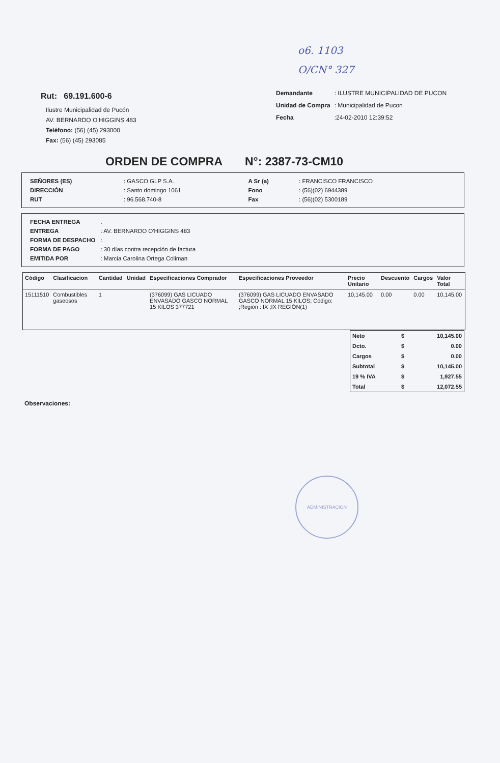o6. 1103
O/CN° 327
Rut: 69.191.600-6
Ilustre Municipalidad de Pucón
AV. BERNARDO O'HIGGINS 483
Teléfono: (56) (45) 293000
Fax: (56) (45) 293085
| Demandante | : ILUSTRE MUNICIPALIDAD DE PUCON |
| Unidad de Compra | : Municipalidad de Pucon |
| Fecha | :24-02-2010 12:39:52 |
ORDEN DE COMPRA N°: 2387-73-CM10
| SEÑORES (ES) | : GASCO GLP S.A. | A Sr (a) | : FRANCISCO FRANCISCO |
| DIRECCIÓN | : Santo domingo 1061 | Fono | : (56)(02) 6944389 |
| RUT | : 96.568.740-8 | Fax | : (56)(02) 5300189 |
| FECHA ENTREGA | : |
| ENTREGA | : AV. BERNARDO O'HIGGINS 483 |
| FORMA DE DESPACHO | : |
| FORMA DE PAGO | : 30 días contra recepción de factura |
| EMITIDA POR | : Marcia Carolina Ortega Coliman |
| Código | Clasificacion | Cantidad | Unidad | Especificaciones Comprador | Especificaciones Proveedor | Precio Unitario | Descuento | Cargos | Valor Total |
| --- | --- | --- | --- | --- | --- | --- | --- | --- | --- |
| 15111510 | Combustibles gaseosos | 1 | | (376099) GAS LICUADO ENVASADO GASCO NORMAL 15 KILOS 377721 | (376099) GAS LICUADO ENVASADO GASCO NORMAL 15 KILOS; Código: ;Región : IX ;IX REGIÓN(1) | 10,145.00 | 0.00 | 0.00 | 10,145.00 |
| Neto | $ | 10,145.00 |
| Dcto. | $ | 0.00 |
| Cargos | $ | 0.00 |
| Subtotal | $ | 10,145.00 |
| 19 % IVA | $ | 1,927.55 |
| Total | $ | 12,072.55 |
Observaciones:
ADMINISTRACION